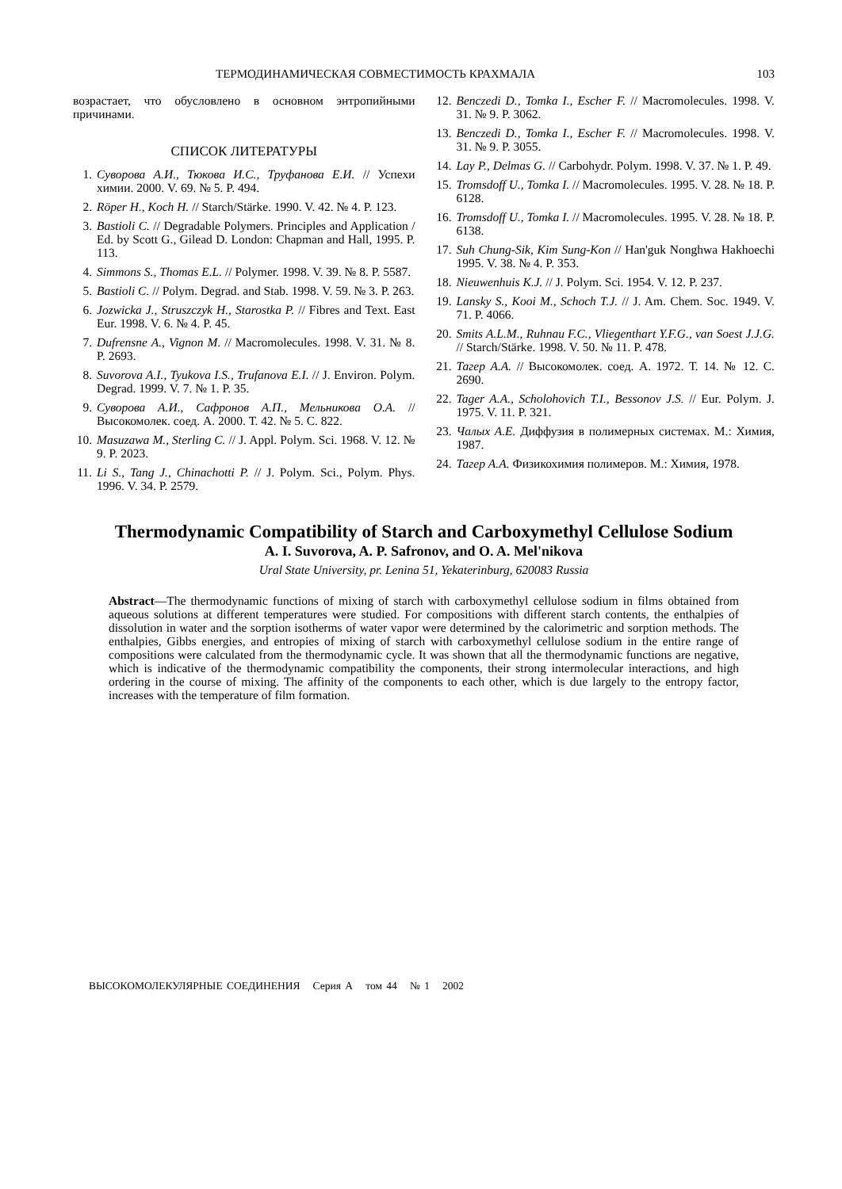ТЕРМОДИНАМИЧЕСКАЯ СОВМЕСТИМОСТЬ КРАХМАЛА 103
возрастает, что обусловлено в основном энтропийными причинами.
СПИСОК ЛИТЕРАТУРЫ
1. Суворова А.И., Тюкова И.С., Труфанова Е.И. // Успехи химии. 2000. V. 69. № 5. P. 494.
2. Röper H., Koch H. // Starch/Stärke. 1990. V. 42. № 4. P. 123.
3. Bastioli C. // Degradable Polymers. Principles and Application / Ed. by Scott G., Gilead D. London: Chapman and Hall, 1995. P. 113.
4. Simmons S., Thomas E.L. // Polymer. 1998. V. 39. № 8. P. 5587.
5. Bastioli C. // Polym. Degrad. and Stab. 1998. V. 59. № 3. P. 263.
6. Jozwicka J., Struszczyk H., Starostka P. // Fibres and Text. East Eur. 1998. V. 6. № 4. P. 45.
7. Dufrensne A., Vignon M. // Macromolecules. 1998. V. 31. № 8. P. 2693.
8. Suvorova A.I., Tyukova I.S., Trufanova E.I. // J. Environ. Polym. Degrad. 1999. V. 7. № 1. P. 35.
9. Суворова А.И., Сафронов А.П., Мельникова О.А. // Высокомолек. соед. А. 2000. Т. 42. № 5. С. 822.
10. Masuzawa M., Sterling C. // J. Appl. Polym. Sci. 1968. V. 12. № 9. P. 2023.
11. Li S., Tang J., Chinachotti P. // J. Polym. Sci., Polym. Phys. 1996. V. 34. P. 2579.
12. Benczedi D., Tomka I., Escher F. // Macromolecules. 1998. V. 31. № 9. P. 3062.
13. Benczedi D., Tomka I., Escher F. // Macromolecules. 1998. V. 31. № 9. P. 3055.
14. Lay P., Delmas G. // Carbohydr. Polym. 1998. V. 37. № 1. P. 49.
15. Tromsdoff U., Tomka I. // Macromolecules. 1995. V. 28. № 18. P. 6128.
16. Tromsdoff U., Tomka I. // Macromolecules. 1995. V. 28. № 18. P. 6138.
17. Suh Chung-Sik, Kim Sung-Kon // Han'guk Nonghwa Hakhoechi 1995. V. 38. № 4. P. 353.
18. Nieuwenhuis K.J. // J. Polym. Sci. 1954. V. 12. P. 237.
19. Lansky S., Kooi M., Schoch T.J. // J. Am. Chem. Soc. 1949. V. 71. P. 4066.
20. Smits A.L.M., Ruhnau F.C., Vliegenthart Y.F.G., van Soest J.J.G. // Starch/Stärke. 1998. V. 50. № 11. P. 478.
21. Тагер А.А. // Высокомолек. соед. А. 1972. Т. 14. № 12. С. 2690.
22. Tager A.A., Scholohovich T.I., Bessonov J.S. // Eur. Polym. J. 1975. V. 11. P. 321.
23. Чалых А.Е. Диффузия в полимерных системах. М.: Химия, 1987.
24. Тагер А.А. Физикохимия полимеров. М.: Химия, 1978.
Thermodynamic Compatibility of Starch and Carboxymethyl Cellulose Sodium
A. I. Suvorova, A. P. Safronov, and O. A. Mel'nikova
Ural State University, pr. Lenina 51, Yekaterinburg, 620083 Russia
Abstract—The thermodynamic functions of mixing of starch with carboxymethyl cellulose sodium in films obtained from aqueous solutions at different temperatures were studied. For compositions with different starch contents, the enthalpies of dissolution in water and the sorption isotherms of water vapor were determined by the calorimetric and sorption methods. The enthalpies, Gibbs energies, and entropies of mixing of starch with carboxymethyl cellulose sodium in the entire range of compositions were calculated from the thermodynamic cycle. It was shown that all the thermodynamic functions are negative, which is indicative of the thermodynamic compatibility the components, their strong intermolecular interactions, and high ordering in the course of mixing. The affinity of the components to each other, which is due largely to the entropy factor, increases with the temperature of film formation.
ВЫСОКОМОЛЕКУЛЯРНЫЕ СОЕДИНЕНИЯ Серия А том 44 № 1 2002